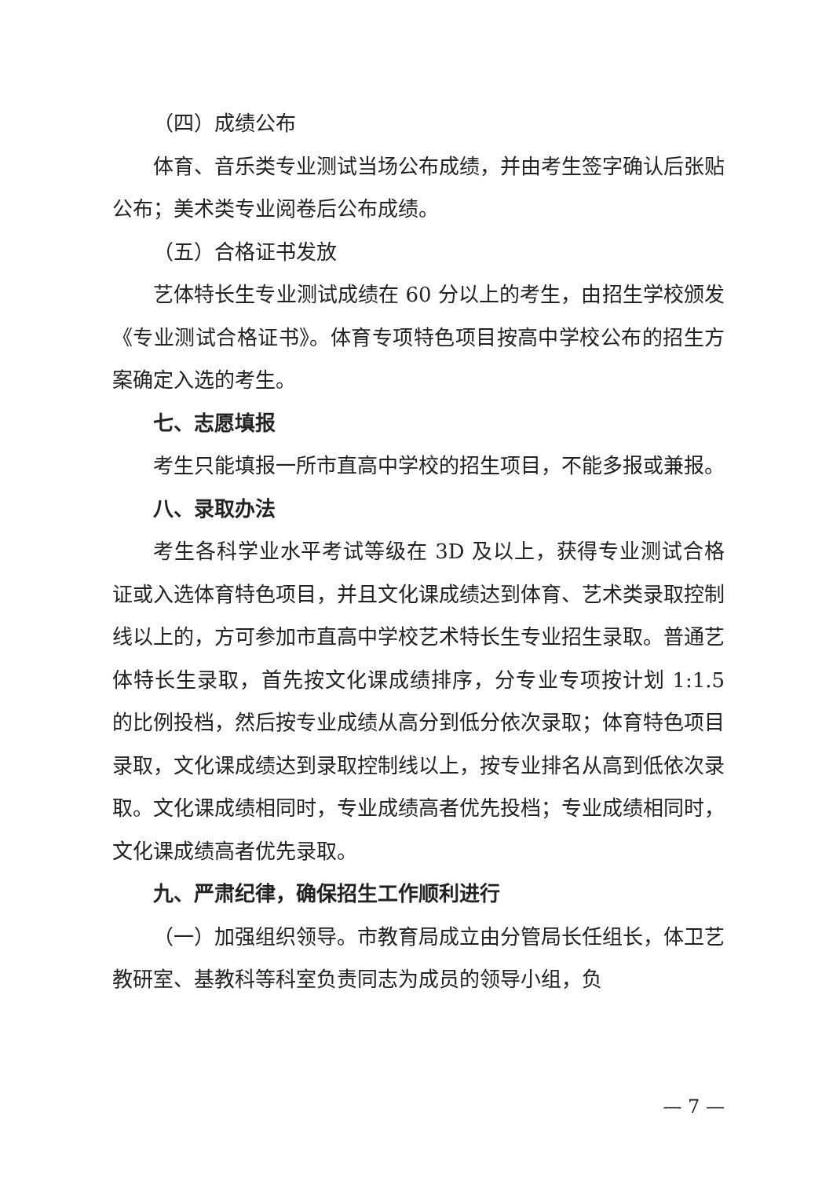（四）成绩公布
体育、音乐类专业测试当场公布成绩，并由考生签字确认后张贴公布；美术类专业阅卷后公布成绩。
（五）合格证书发放
艺体特长生专业测试成绩在 60 分以上的考生，由招生学校颁发《专业测试合格证书》。体育专项特色项目按高中学校公布的招生方案确定入选的考生。
七、志愿填报
考生只能填报一所市直高中学校的招生项目，不能多报或兼报。
八、录取办法
考生各科学业水平考试等级在 3D 及以上，获得专业测试合格证或入选体育特色项目，并且文化课成绩达到体育、艺术类录取控制线以上的，方可参加市直高中学校艺术特长生专业招生录取。普通艺体特长生录取，首先按文化课成绩排序，分专业专项按计划 1:1.5 的比例投档，然后按专业成绩从高分到低分依次录取；体育特色项目录取，文化课成绩达到录取控制线以上，按专业排名从高到低依次录取。文化课成绩相同时，专业成绩高者优先投档；专业成绩相同时，文化课成绩高者优先录取。
九、严肃纪律，确保招生工作顺利进行
（一）加强组织领导。市教育局成立由分管局长任组长，体卫艺教研室、基教科等科室负责同志为成员的领导小组，负
— 7 —